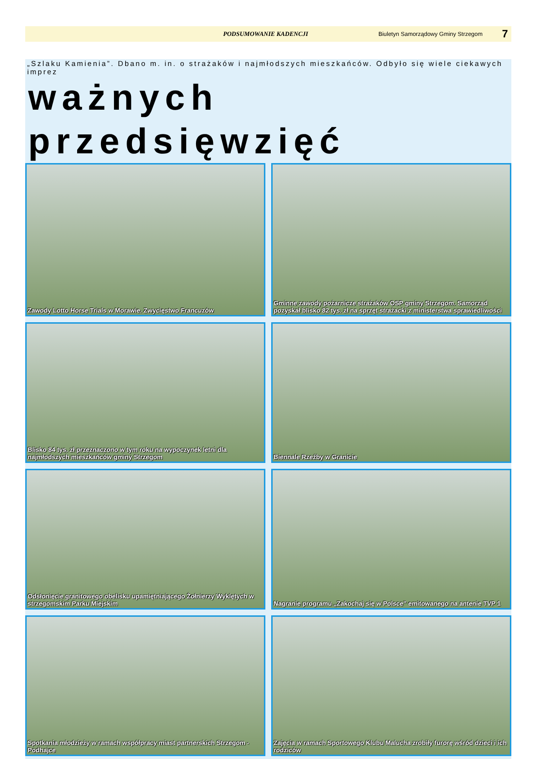PODSUMOWANIE KADENCJI Biuletyn Samorządowy Gminy Strzegom 7
„Szlaku Kamienia”. Dbano m. in. o strażaków i najmłodszych mieszkańców. Odbyło się wiele ciekawych imprez
ważnych przedsięwzięć
Zawody Lotto Horse Trials w Morawie. Zwycięstwo Francuzów
Gminne zawody pożarnicze strażaków OSP gminy Strzegom. Samorząd pozyskał blisko 82 tys. zł na sprzęt strażacki z ministerstwa sprawiedliwości
Blisko 84 tys. zł przeznaczono w tym roku na wypoczynek letni dla najmłodszych mieszkańców gminy Strzegom
Biennale Rzeźby w Granicie
Odsłonięcie granitowego obelisku upamiętniającego Żołnierzy Wyklętych w strzegomskim Parku Miejskim
Nagranie programu „Zakochaj się w Polsce” emitowanego na antenie TVP 1
Spotkania młodzieży w ramach współpracy miast partnerskich Strzegom - Podhajce
Zajęcia w ramach Sportowego Klubu Malucha zrobiły furorę wśród dzieci i ich rodziców